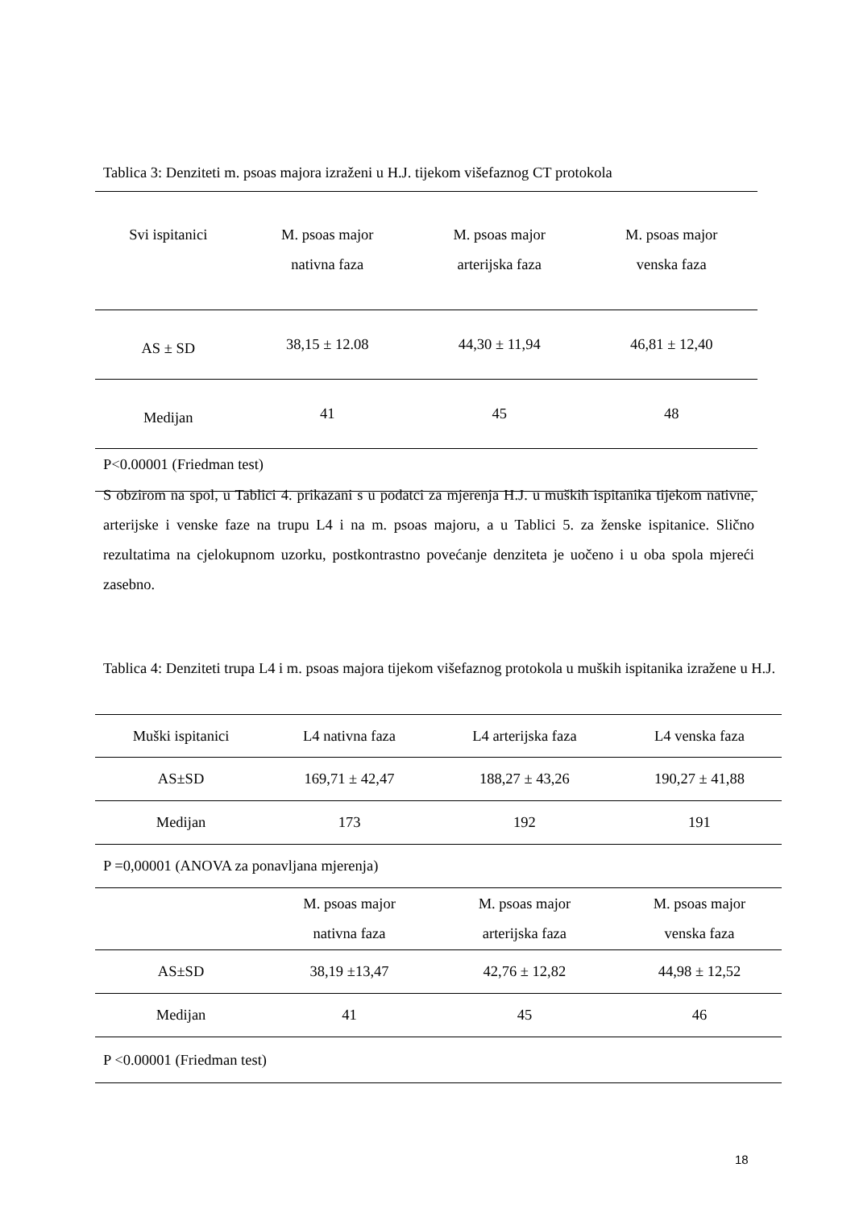Tablica 3: Denziteti m. psoas majora izraženi u H.J. tijekom višefaznog CT protokola
| Svi ispitanici | M. psoas major nativna faza | M. psoas major arterijska faza | M. psoas major venska faza |
| --- | --- | --- | --- |
| AS ± SD | 38,15 ± 12.08 | 44,30 ± 11,94 | 46,81 ± 12,40 |
| Medijan | 41 | 45 | 48 |
| P<0.00001 (Friedman test) | | | |
S obzirom na spol, u Tablici 4. prikazani s u podatci za mjerenja H.J. u muških ispitanika tijekom nativne, arterijske i venske faze na trupu L4 i na m. psoas majoru, a u Tablici 5. za ženske ispitanice. Slično rezultatima na cjelokupnom uzorku, postkontrastno povećanje denziteta je uočeno i u oba spola mjereći zasebno.
Tablica 4: Denziteti trupa L4 i m. psoas majora tijekom višefaznog protokola u muških ispitanika izražene u H.J.
| Muški ispitanici | L4 nativna faza | L4 arterijska faza | L4 venska faza |
| --- | --- | --- | --- |
| AS±SD | 169,71 ± 42,47 | 188,27 ± 43,26 | 190,27 ± 41,88 |
| Medijan | 173 | 192 | 191 |
| P =0,00001 (ANOVA za ponavljana mjerenja) | | | |
| | M. psoas major nativna faza | M. psoas major arterijska faza | M. psoas major venska faza |
| AS±SD | 38,19 ±13,47 | 42,76 ± 12,82 | 44,98 ± 12,52 |
| Medijan | 41 | 45 | 46 |
| P <0.00001 (Friedman test) | | | |
18